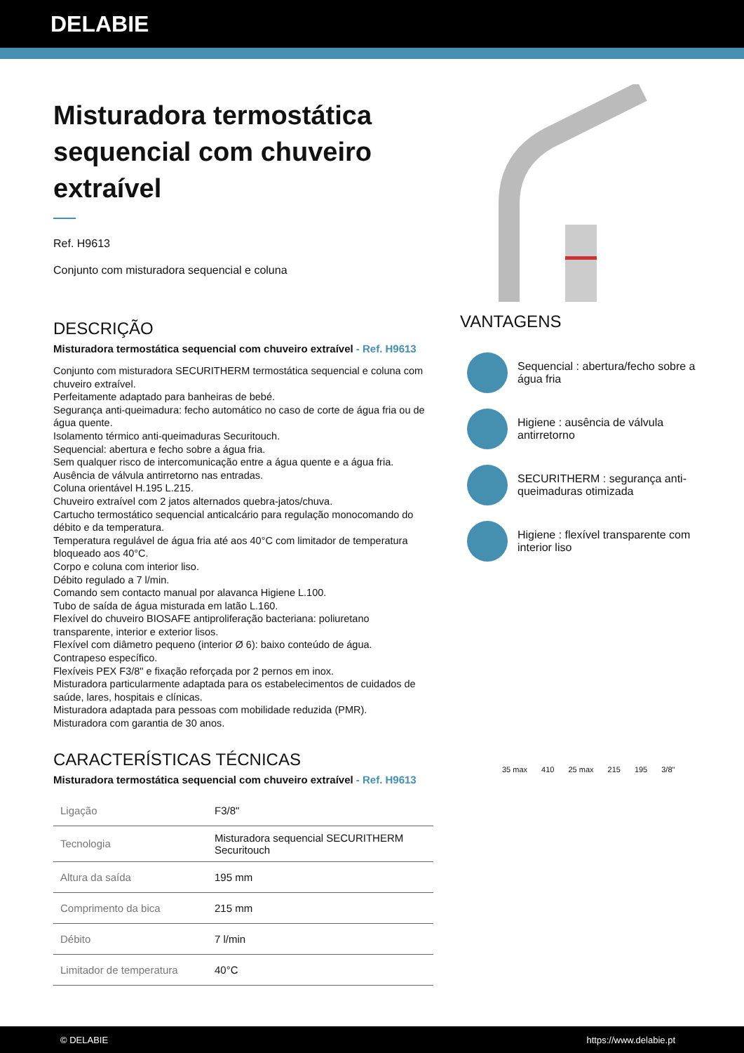DELABIE
Misturadora termostática sequencial com chuveiro extraível
Ref. H9613
Conjunto com misturadora sequencial e coluna
DESCRIÇÃO
Misturadora termostática sequencial com chuveiro extraível - Ref. H9613
Conjunto com misturadora SECURITHERM termostática sequencial e coluna com chuveiro extraível.
Perfeitamente adaptado para banheiras de bebé.
Segurança anti-queimadura: fecho automático no caso de corte de água fria ou de água quente.
Isolamento térmico anti-queimaduras Securitouch.
Sequencial: abertura e fecho sobre a água fria.
Sem qualquer risco de intercomunicação entre a água quente e a água fria.
Ausência de válvula antirretorno nas entradas.
Coluna orientável H.195 L.215.
Chuveiro extraível com 2 jatos alternados quebra-jatos/chuva.
Cartucho termostático sequencial anticalcário para regulação monocomando do débito e da temperatura.
Temperatura regulável de água fria até aos 40°C com limitador de temperatura bloqueado aos 40°C.
Corpo e coluna com interior liso.
Débito regulado a 7 l/min.
Comando sem contacto manual por alavanca Higiene L.100.
Tubo de saída de água misturada em latão L.160.
Flexível do chuveiro BIOSAFE antiproliferação bacteriana: poliuretano transparente, interior e exterior lisos.
Flexível com diâmetro pequeno (interior Ø 6): baixo conteúdo de água.
Contrapeso específico.
Flexíveis PEX F3/8" e fixação reforçada por 2 pernos em inox.
Misturadora particularmente adaptada para os estabelecimentos de cuidados de saúde, lares, hospitais e clínicas.
Misturadora adaptada para pessoas com mobilidade reduzida (PMR).
Misturadora com garantia de 30 anos.
CARACTERÍSTICAS TÉCNICAS
Misturadora termostática sequencial com chuveiro extraível - Ref. H9613
| Ligação | F3/8" |
| Tecnologia | Misturadora sequencial SECURITHERM Securitouch |
| Altura da saída | 195 mm |
| Comprimento da bica | 215 mm |
| Débito | 7 l/min |
| Limitador de temperatura | 40°C |
VANTAGENS
Sequencial : abertura/fecho sobre a água fria
Higiene : ausência de válvula antirretorno
SECURITHERM : segurança anti-queimaduras otimizada
Higiene : flexível transparente com interior liso
35 max 410 25 max 215 195 3/8"
© DELABIE https://www.delabie.pt